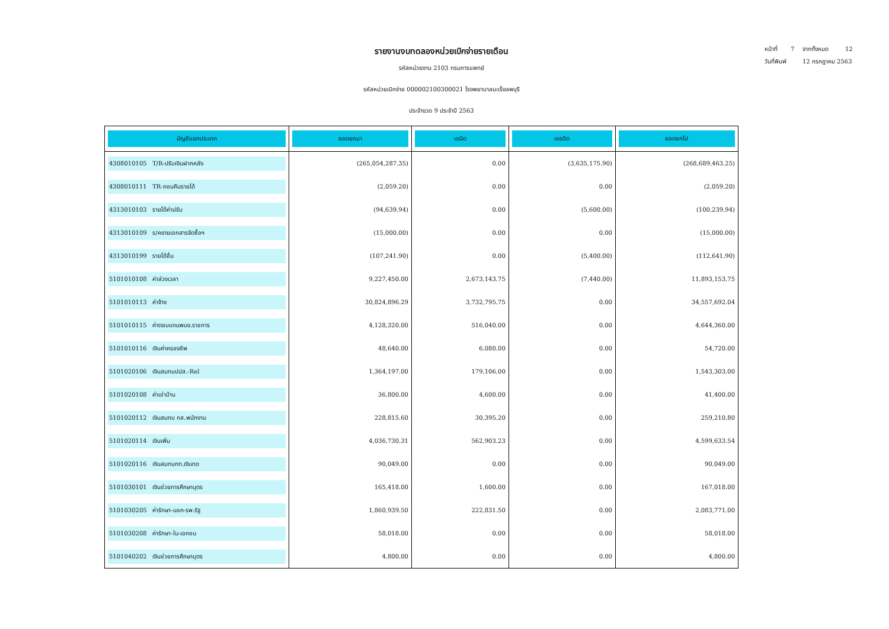หน้าที่ 7 จากทั้งหมด 12
วันที่พิมพ์ 12 กรกฎาคม 2563
รายงานงบทดลองหน่วยเบิกจ่ายรายเดือน
รหัสหน่วยงาน 2103 กรมการแพทย์
รหัสหน่วยเบิกจ่าย 000002100300021 โรงพยาบาลมะเร็งลพบุรี
ประจำงวด 9 ประจำปี 2563
| บัญชีแยกประเภท | ยอดยกมา | เดบิต | เครดิต | ยอดยกไป |
| --- | --- | --- | --- | --- |
| 4308010105 T/R-ปรับเงินฝากคลัง | (265,054,287.35) | 0.00 | (3,635,175.90) | (268,689,463.25) |
| 4308010111 TR-ถอนคืนรายได้ | (2,059.20) | 0.00 | 0.00 | (2,059.20) |
| 4313010103 รายได้ค่าปรับ | (94,639.94) | 0.00 | (5,600.00) | (100,239.94) |
| 4313010109 ร/คขายเอกสารจัดซื้อฯ | (15,000.00) | 0.00 | 0.00 | (15,000.00) |
| 4313010199 รายได้อื่น | (107,241.90) | 0.00 | (5,400.00) | (112,641.90) |
| 5101010108 ค่าล่วงเวลา | 9,227,450.00 | 2,673,143.75 | (7,440.00) | 11,893,153.75 |
| 5101010113 ค่าจ้าง | 30,824,896.29 | 3,732,795.75 | 0.00 | 34,557,692.04 |
| 5101010115 ค่าตอบแทนพนง.ราชการ | 4,128,320.00 | 516,040.00 | 0.00 | 4,644,360.00 |
| 5101010116 เงินค่าครองชีพ | 48,640.00 | 6,080.00 | 0.00 | 54,720.00 |
| 5101020106 เงินสมทบปปส.-Rel | 1,364,197.00 | 179,106.00 | 0.00 | 1,543,303.00 |
| 5101020108 ค่าเช่าบ้าน | 36,800.00 | 4,600.00 | 0.00 | 41,400.00 |
| 5101020112 เงินสมทบ กส.พนักงาน | 228,815.60 | 30,395.20 | 0.00 | 259,210.80 |
| 5101020114 เงินเพิ่ม | 4,036,730.31 | 562,903.23 | 0.00 | 4,599,633.54 |
| 5101020116 เงินสมทบกท.เงินทด | 90,049.00 | 0.00 | 0.00 | 90,049.00 |
| 5101030101 เงินช่วยการศึกษาบุตร | 165,418.00 | 1,600.00 | 0.00 | 167,018.00 |
| 5101030205 ค่ารักษา-นอก-รพ.รัฐ | 1,860,939.50 | 222,831.50 | 0.00 | 2,083,771.00 |
| 5101030208 ค่ารักษา-ใน-เอกชน | 58,018.00 | 0.00 | 0.00 | 58,018.00 |
| 5101040202 เงินช่วยการศึกษาบุตร | 4,800.00 | 0.00 | 0.00 | 4,800.00 |